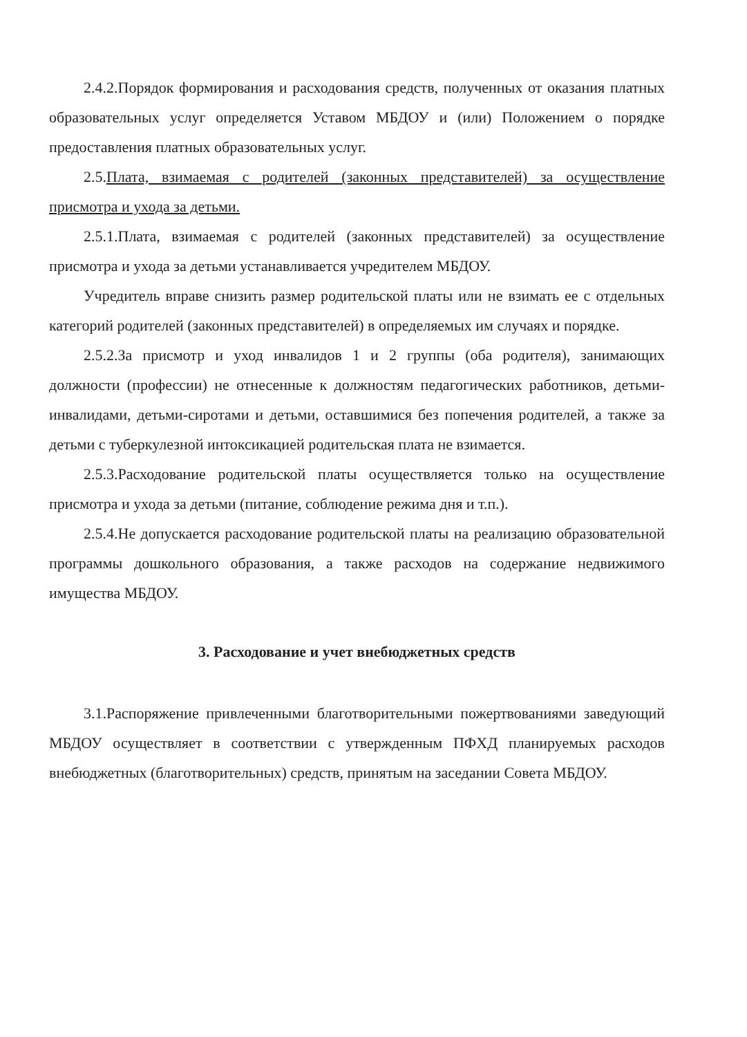2.4.2.Порядок формирования и расходования средств, полученных от оказания платных образовательных услуг определяется Уставом МБДОУ и (или) Положением о порядке предоставления платных образовательных услуг.
2.5.Плата, взимаемая с родителей (законных представителей) за осуществление присмотра и ухода за детьми.
2.5.1.Плата, взимаемая с родителей (законных представителей) за осуществление присмотра и ухода за детьми устанавливается учредителем МБДОУ.
Учредитель вправе снизить размер родительской платы или не взимать ее с отдельных категорий родителей (законных представителей) в определяемых им случаях и порядке.
2.5.2.За присмотр и уход инвалидов 1 и 2 группы (оба родителя), занимающих должности (профессии) не отнесенные к должностям педагогических работников, детьми-инвалидами, детьми-сиротами и детьми, оставшимися без попечения родителей, а также за детьми с туберкулезной интоксикацией родительская плата не взимается.
2.5.3.Расходование родительской платы осуществляется только на осуществление присмотра и ухода за детьми (питание, соблюдение режима дня и т.п.).
2.5.4.Не допускается расходование родительской платы на реализацию образовательной программы дошкольного образования, а также расходов на содержание недвижимого имущества МБДОУ.
3. Расходование и учет внебюджетных средств
3.1.Распоряжение привлеченными благотворительными пожертвованиями заведующий МБДОУ осуществляет в соответствии с утвержденным ПФХД планируемых расходов внебюджетных (благотворительных) средств, принятым на заседании Совета МБДОУ.